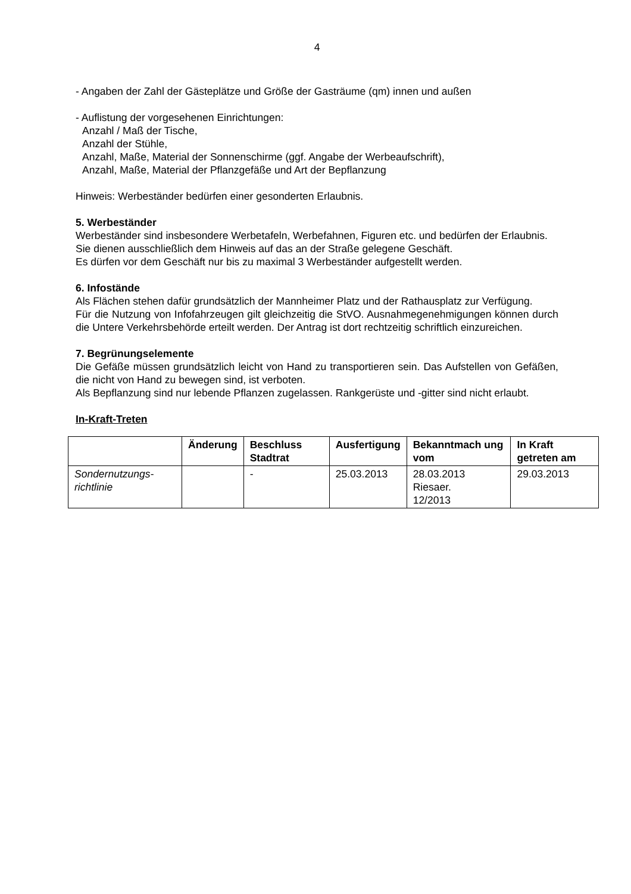4
- Angaben der Zahl der Gästeplätze und Größe der Gasträume (qm) innen und außen
- Auflistung der vorgesehenen Einrichtungen:
Anzahl / Maß der Tische,
Anzahl der Stühle,
Anzahl, Maße, Material der Sonnenschirme (ggf. Angabe der Werbeaufschrift),
Anzahl, Maße, Material der Pflanzgefäße und Art der Bepflanzung
Hinweis: Werbeständer bedürfen einer gesonderten Erlaubnis.
5. Werbeständer
Werbeständer sind insbesondere Werbetafeln, Werbefahnen, Figuren etc. und bedürfen der Erlaubnis.
Sie dienen ausschließlich dem Hinweis auf das an der Straße gelegene Geschäft.
Es dürfen vor dem Geschäft nur bis zu maximal 3 Werbeständer aufgestellt werden.
6. Infostände
Als Flächen stehen dafür grundsätzlich der Mannheimer Platz und der Rathausplatz zur Verfügung.
Für die Nutzung von Infofahrzeugen gilt gleichzeitig die StVO. Ausnahmegenehmigungen können durch die Untere Verkehrsbehörde erteilt werden. Der Antrag ist dort rechtzeitig schriftlich einzureichen.
7. Begrünungselemente
Die Gefäße müssen grundsätzlich leicht von Hand zu transportieren sein. Das Aufstellen von Gefäßen, die nicht von Hand zu bewegen sind, ist verboten.
Als Bepflanzung sind nur lebende Pflanzen zugelassen. Rankgerüste und -gitter sind nicht erlaubt.
In-Kraft-Treten
| | Änderung | Beschluss Stadtrat | Ausfertigung | Bekanntmach ung vom | In Kraft getreten am |
| --- | --- | --- | --- | --- | --- |
| Sondernutzungs-richtlinie | | - | 25.03.2013 | 28.03.2013 Riesaer. 12/2013 | 29.03.2013 |